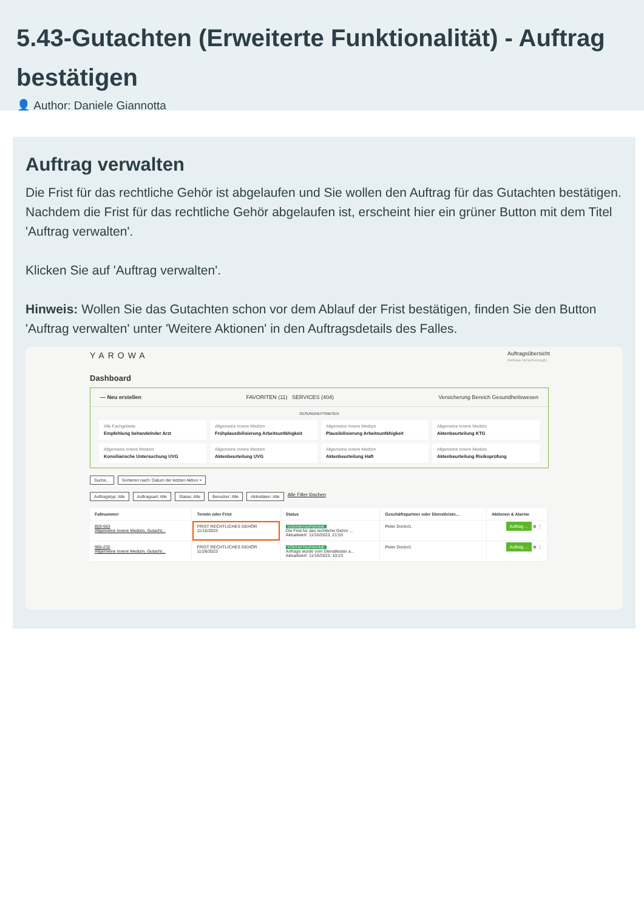5.43-Gutachten (Erweiterte Funktionalität) - Auftrag bestätigen
👤 Author: Daniele Giannotta
Auftrag verwalten
Die Frist für das rechtliche Gehör ist abgelaufen und Sie wollen den Auftrag für das Gutachten bestätigen. Nachdem die Frist für das rechtliche Gehör abgelaufen ist, erscheint hier ein grüner Button mit dem Titel 'Auftrag verwalten'.
Klicken Sie auf 'Auftrag verwalten'.
Hinweis: Wollen Sie das Gutachten schon vor dem Ablauf der Frist bestätigen, finden Sie den Button 'Auftrag verwalten' unter 'Weitere Aktionen' in den Auftragsdetails des Falles.
YAROWA Auftragsübersicht
Andreas Versicherung21
Dashboard
— Neu erstellen FAVORITEN (11) SERVICES (404) Versicherung Bereich Gesundheitswesen
GESUNDHEITSWESEN
Alle Fachgebiete
Empfehlung behandelnder Arzt
Allgemeine Innere Medizin
Frühplausibilisierung Arbeitsunfähigkeit
Allgemeine Innere Medizin
Plausibilisierung Arbeitsunfähigkeit
Allgemeine Innere Medizin
Aktenbeurteilung KTG
Allgemeine Innere Medizin
Konsiliarische Untersuchung UVG
Allgemeine Innere Medizin
Aktenbeurteilung UVG
Allgemeine Innere Medizin
Aktenbeurteilung Haft
Allgemeine Innere Medizin
Aktenbeurteilung Risikoprüfung
Suche... Sortieren nach: Datum der letzten Aktion ×
Auftragstyp: Alle Auftragsart: Alle Status: Alle Benutzer: Alle Aktivitäten: Alle Alle Filter löschen
| Fallnummer | Termin oder Frist | Status | Geschäftspartner oder Dienstleiste... | Aktionen & Alarme |
| --- | --- | --- | --- | --- |
| 803-563 Allgemeine Innere Medizin, Gutacht... | FRIST RECHTLICHES GEHÖR 11/15/2023 | KONTAKTAUFNAHME Die Frist für das rechtliche Gehör ... Aktualisiert: 11/16/2023, 21:53 | Peter Doctor1 | Auftrag ... ⊕ ⋮ |
| 965-232 Allgemeine Innere Medizin, Gutacht... | FRIST RECHTLICHES GEHÖR 11/26/2023 | KONTAKTAUFNAHME Anfrage wurde vom Dienstleister a... Aktualisiert: 11/16/2023, 10:23 | Peter Doctor1 | Auftrag ... ⊕ ⋮ |